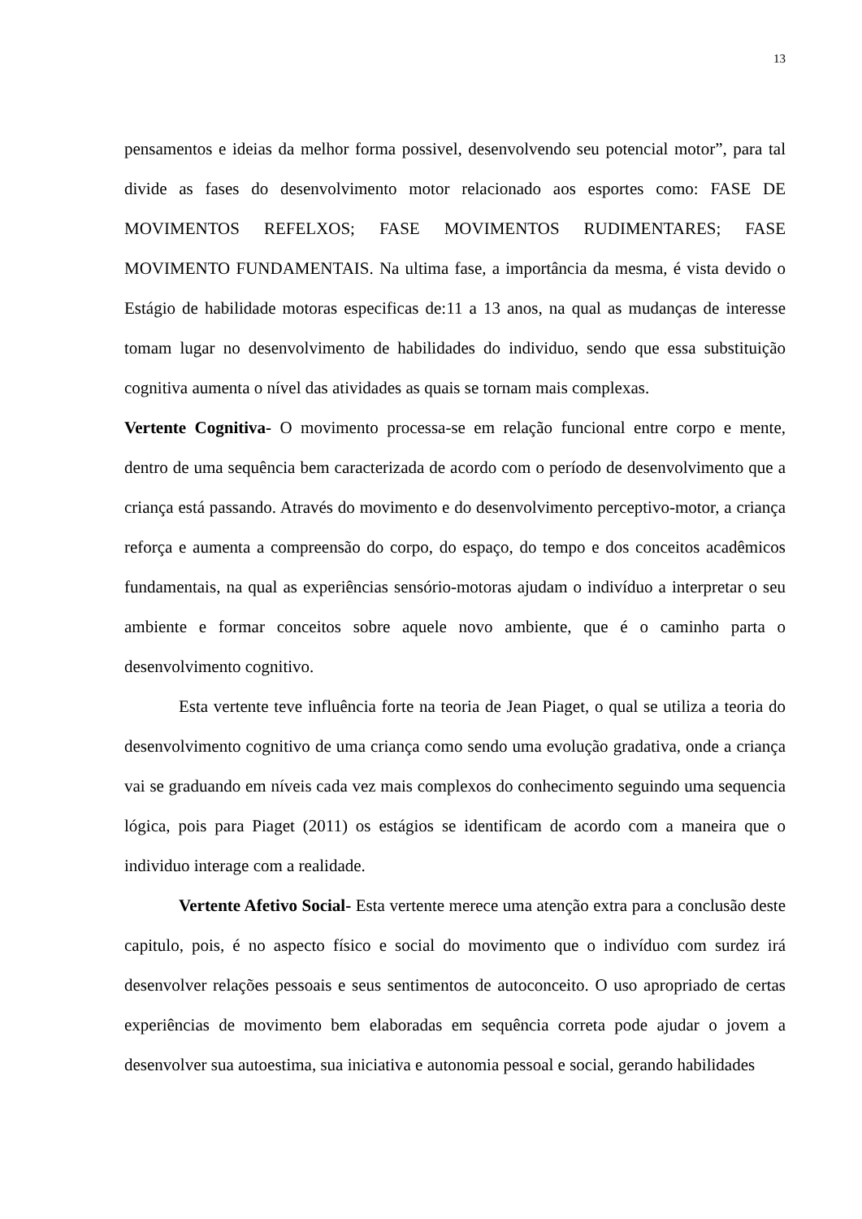13
pensamentos e ideias da melhor forma possivel, desenvolvendo seu potencial motor”, para tal divide as fases do desenvolvimento motor relacionado aos esportes como: FASE DE MOVIMENTOS REFELXOS; FASE MOVIMENTOS RUDIMENTARES; FASE MOVIMENTO FUNDAMENTAIS. Na ultima fase, a importância da mesma, é vista devido o Estágio de habilidade motoras especificas de:11 a 13 anos, na qual as mudanças de interesse tomam lugar no desenvolvimento de habilidades do individuo, sendo que essa substituição cognitiva aumenta o nível das atividades as quais se tornam mais complexas.
Vertente Cognitiva- O movimento processa-se em relação funcional entre corpo e mente, dentro de uma sequência bem caracterizada de acordo com o período de desenvolvimento que a criança está passando. Através do movimento e do desenvolvimento perceptivo-motor, a criança reforça e aumenta a compreensão do corpo, do espaço, do tempo e dos conceitos acadêmicos fundamentais, na qual as experiências sensório-motoras ajudam o indivíduo a interpretar o seu ambiente e formar conceitos sobre aquele novo ambiente, que é o caminho parta o desenvolvimento cognitivo.
Esta vertente teve influência forte na teoria de Jean Piaget, o qual se utiliza a teoria do desenvolvimento cognitivo de uma criança como sendo uma evolução gradativa, onde a criança vai se graduando em níveis cada vez mais complexos do conhecimento seguindo uma sequencia lógica, pois para Piaget (2011) os estágios se identificam de acordo com a maneira que o individuo interage com a realidade.
Vertente Afetivo Social- Esta vertente merece uma atenção extra para a conclusão deste capitulo, pois, é no aspecto físico e social do movimento que o indivíduo com surdez irá desenvolver relações pessoais e seus sentimentos de autoconceito. O uso apropriado de certas experiências de movimento bem elaboradas em sequência correta pode ajudar o jovem a desenvolver sua autoestima, sua iniciativa e autonomia pessoal e social, gerando habilidades